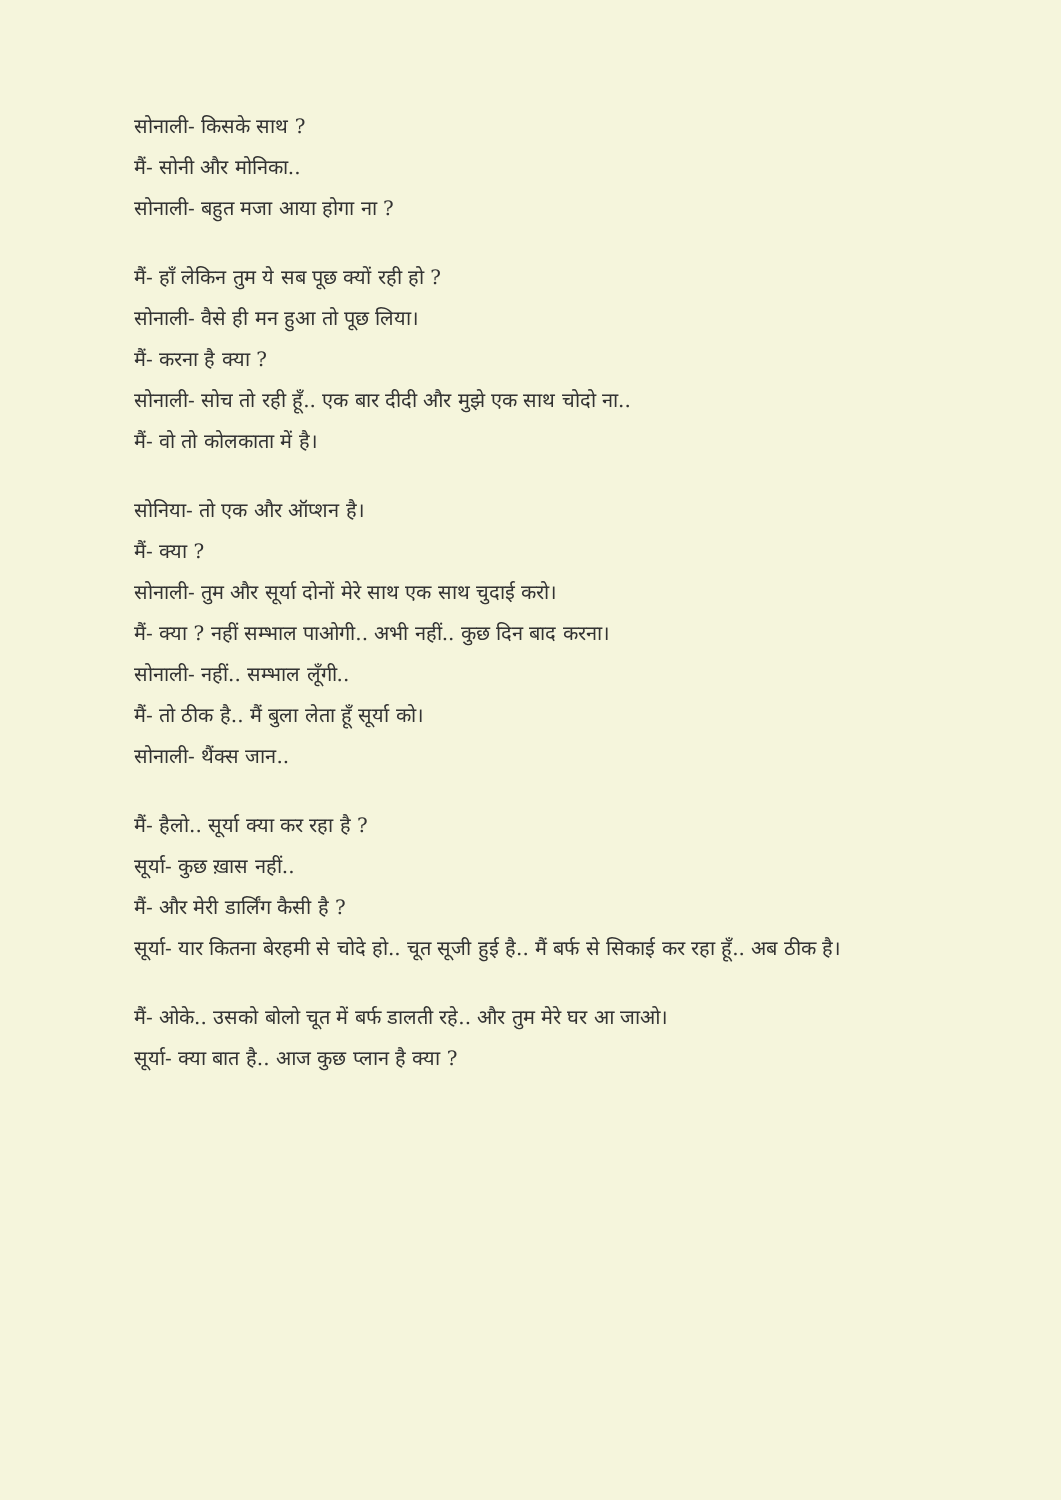सोनाली- किसके साथ ?
मैं- सोनी और मोनिका..
सोनाली- बहुत मजा आया होगा ना ?
मैं- हाँ लेकिन तुम ये सब पूछ क्यों रही हो ?
सोनाली- वैसे ही मन हुआ तो पूछ लिया।
मैं- करना है क्या ?
सोनाली- सोच तो रही हूँ.. एक बार दीदी और मुझे एक साथ चोदो ना..
मैं- वो तो कोलकाता में है।
सोनिया- तो एक और ऑप्शन है।
मैं- क्या ?
सोनाली- तुम और सूर्या दोनों मेरे साथ एक साथ चुदाई करो।
मैं- क्या ? नहीं सम्भाल पाओगी.. अभी नहीं.. कुछ दिन बाद करना।
सोनाली- नहीं.. सम्भाल लूँगी..
मैं- तो ठीक है.. मैं बुला लेता हूँ सूर्या को।
सोनाली- थैंक्स जान..
मैं- हैलो.. सूर्या क्या कर रहा है ?
सूर्या- कुछ ख़ास नहीं..
मैं- और मेरी डार्लिंग कैसी है ?
सूर्या- यार कितना बेरहमी से चोदे हो.. चूत सूजी हुई है.. मैं बर्फ से सिकाई कर रहा हूँ.. अब ठीक है।
मैं- ओके.. उसको बोलो चूत में बर्फ डालती रहे.. और तुम मेरे घर आ जाओ।
सूर्या- क्या बात है.. आज कुछ प्लान है क्या ?